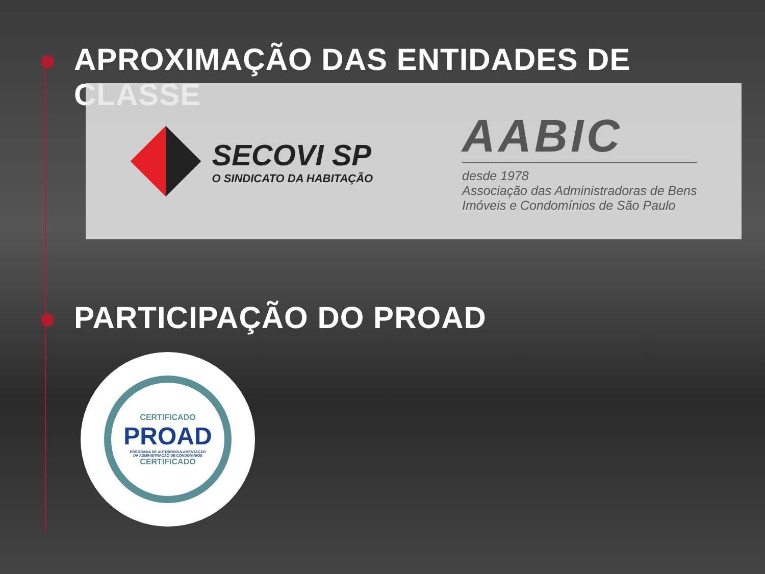APROXIMAÇÃO DAS ENTIDADES DE CLASSE
SECOVI SP
O SINDICATO DA HABITAÇÃO
AABIC
desde 1978
Associação das Administradoras de Bens
Imóveis e Condomínios de São Paulo
PARTICIPAÇÃO DO PROAD
CERTIFICADO
PROAD
PROGRAMA DE AUTORREGULAMENTAÇÃO
DA ADMINISTRAÇÃO DE CONDOMÍNIOS
CERTIFICADO